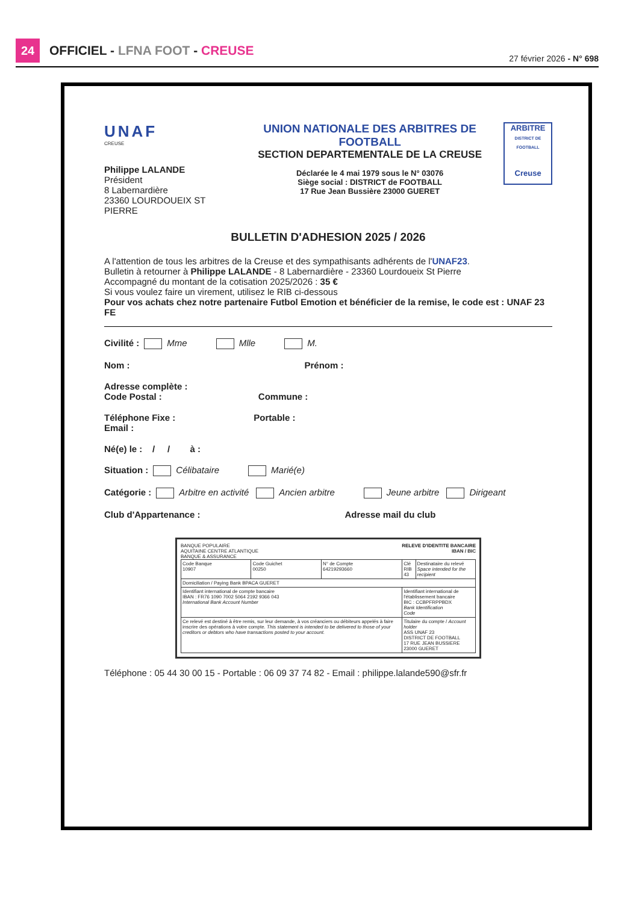24
OFFICIEL - LFNA FOOT - CREUSE 27 février 2026 - N° 698
UNAF
CREUSE
Philippe LALANDE
Président
8 Labernardière
23360 LOURDOUEIX ST PIERRE
UNION NATIONALE DES ARBITRES DE FOOTBALL
SECTION DEPARTEMENTALE DE LA CREUSE
Déclarée le 4 mai 1979 sous le N° 03076
Siège social : DISTRICT de FOOTBALL
17 Rue Jean Bussière 23000 GUERET
ARBITRE
DISTRICT DE FOOTBALL
Creuse
BULLETIN D'ADHESION 2025 / 2026
A l'attention de tous les arbitres de la Creuse et des sympathisants adhérents de l'UNAF23.
Bulletin à retourner à Philippe LALANDE - 8 Labernardière - 23360 Lourdoueix St Pierre
Accompagné du montant de la cotisation 2025/2026 : 35 €
Si vous voulez faire un virement, utilisez le RIB ci-dessous
Pour vos achats chez notre partenaire Futbol Emotion et bénéficier de la remise, le code est : UNAF 23 FE
Civilité : Mme Mlle M.
Nom : Prénom :
Adresse complète :
Code Postal : Commune :
Téléphone Fixe : Portable :
Email :
Né(e) le : / / à :
Situation : Célibataire Marié(e)
Catégorie : Arbitre en activité Ancien arbitre Jeune arbitre Dirigeant
Club d'Appartenance : Adresse mail du club
BANQUE POPULAIRE
AQUITAINE CENTRE ATLANTIQUE
BANQUE & ASSURANCE RELEVE D'IDENTITE BANCAIRE
IBAN / BIC
| Code Banque 10907 | Code Guichet 00250 | N° de Compte 64219293660 | Clé RIB 43 | Destinataire du relevé Space intended for the recipient |
| Domiciliation / Paying Bank BPACA GUERET | | | | |
| Identifiant international de compte bancaire IBAN : FR76 1090 7002 5064 2192 9366 043 International Bank Account Number | | | Identifiant international de l'établissement bancaire BIC : CCBPFRPPBDX Bank Identification Code | |
| Ce relevé est destiné à être remis, sur leur demande, à vos créanciers ou débiteurs appelés à faire inscrire des opérations à votre compte. This statement is intended to be delivered to those of your creditors or debtors who have transactions posted to your account. | | | Titulaire du compte / Account holder ASS UNAF 23 DISTRICT DE FOOTBALL 17 RUE JEAN BUSSIERE 23000 GUERET | |
Téléphone : 05 44 30 00 15 - Portable : 06 09 37 74 82 - Email : philippe.lalande590@sfr.fr